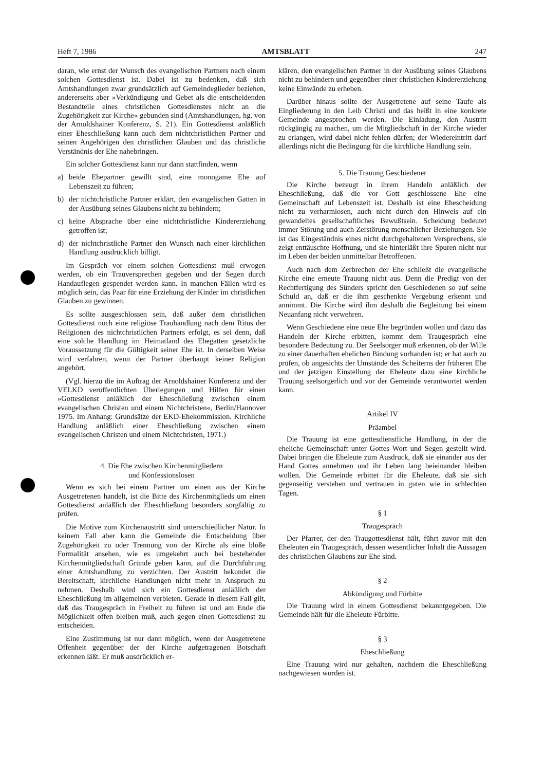Heft 7, 1986 AMTSBLATT 247
daran, wie ernst der Wunsch des evangelischen Partners nach einem solchen Gottesdienst ist. Dabei ist zu bedenken, daß sich Amtshandlungen zwar grundsätzlich auf Gemeindeglieder beziehen, andererseits aber »Verkündigung und Gebet als die entscheidenden Bestandteile eines christlichen Gottesdienstes nicht an die Zugehörigkeit zur Kirche« gebunden sind (Amtshandlungen, hg. von der Arnoldshainer Konferenz, S. 21). Ein Gottesdienst anläßlich einer Eheschließung kann auch dem nichtchristlichen Partner und seinen Angehörigen den christlichen Glauben und das christliche Verständnis der Ehe nahebringen.
Ein solcher Gottesdienst kann nur dann stattfinden, wenn
a) beide Ehepartner gewillt sind, eine monogame Ehe auf Lebenszeit zu führen;
b) der nichtchristliche Partner erklärt, den evangelischen Gatten in der Ausübung seines Glaubens nicht zu behindern;
c) keine Absprache über eine nichtchristliche Kindererziehung getroffen ist;
d) der nichtchristliche Partner den Wunsch nach einer kirchlichen Handlung ausdrücklich billigt.
Im Gespräch vor einem solchen Gottesdienst muß erwogen werden, ob ein Trauversprechen gegeben und der Segen durch Handauflegen gespendet werden kann. In manchen Fällen wird es möglich sein, das Paar für eine Erziehung der Kinder im christlichen Glauben zu gewinnen.
Es sollte ausgeschlossen sein, daß außer dem christlichen Gottesdienst noch eine religiöse Trauhandlung nach dem Ritus der Religionen des nichtchristlichen Partners erfolgt, es sei denn, daß eine solche Handlung im Heimatland des Ehegatten gesetzliche Voraussetzung für die Gültigkeit seiner Ehe ist. In derselben Weise wird verfahren, wenn der Partner überhaupt keiner Religion angehört.
(Vgl. hierzu die im Auftrag der Arnoldshainer Konferenz und der VELKD veröffentlichten Überlegungen und Hilfen für einen »Gottesdienst anläßlich der Eheschließung zwischen einem evangelischen Christen und einem Nichtchristen«, Berlin/Hannover 1975. Im Anhang: Grundsätze der EKD-Ehekommission. Kirchliche Handlung anläßlich einer Eheschließung zwischen einem evangelischen Christen und einem Nichtchristen, 1971.)
4. Die Ehe zwischen Kirchenmitgliedern
und Konfessionslosen
Wenn es sich bei einem Partner um einen aus der Kirche Ausgetretenen handelt, ist die Bitte des Kirchenmitglieds um einen Gottesdienst anläßlich der Eheschließung besonders sorgfältig zu prüfen.
Die Motive zum Kirchenaustritt sind unterschiedlicher Natur. In keinem Fall aber kann die Gemeinde die Entscheidung über Zugehörigkeit zu oder Trennung von der Kirche als eine bloße Formalität ansehen, wie es umgekehrt auch bei bestehender Kirchenmitgliedschaft Gründe geben kann, auf die Durchführung einer Amtshandlung zu verzichten. Der Austritt bekundet die Bereitschaft, kirchliche Handlungen nicht mehr in Anspruch zu nehmen. Deshalb wird sich ein Gottesdienst anläßlich der Eheschließung im allgemeinen verbieten. Gerade in diesem Fall gilt, daß das Traugespräch in Freiheit zu führen ist und am Ende die Möglichkeit offen bleiben muß, auch gegen einen Gottesdienst zu entscheiden.
Eine Zustimmung ist nur dann möglich, wenn der Ausgetretene Offenheit gegenüber der der Kirche aufgetragenen Botschaft erkennen läßt. Er muß ausdrücklich er-
klären, den evangelischen Partner in der Ausübung seines Glaubens nicht zu behindern und gegenüber einer christlichen Kindererziehung keine Einwände zu erheben.
Darüber hinaus sollte der Ausgetretene auf seine Taufe als Eingliederung in den Leib Christi und das heißt in eine konkrete Gemeinde angesprochen werden. Die Einladung, den Austritt rückgängig zu machen, um die Mitgliedschaft in der Kirche wieder zu erlangen, wird dabei nicht fehlen dürfen; der Wiedereintritt darf allerdings nicht die Bedingung für die kirchliche Handlung sein.
5. Die Trauung Geschiedener
Die Kirche bezeugt in ihrem Handeln anläßlich der Eheschließung, daß die vor Gott geschlossene Ehe eine Gemeinschaft auf Lebenszeit ist. Deshalb ist eine Ehescheidung nicht zu verharmlosen, auch nicht durch den Hinweis auf ein gewandeltes gesellschaftliches Bewußtsein. Scheidung bedeutet immer Störung und auch Zerstörung menschlicher Beziehungen. Sie ist das Eingeständnis eines nicht durchgehaltenen Versprechens, sie zeigt enttäuschte Hoffnung, und sie hinterläßt ihre Spuren nicht nur im Leben der beiden unmittelbar Betroffenen.
Auch nach dem Zerbrechen der Ehe schließt die evangelische Kirche eine erneute Trauung nicht aus. Denn die Predigt von der Rechtfertigung des Sünders spricht den Geschiedenen so auf seine Schuld an, daß er die ihm geschenkte Vergebung erkennt und annimmt. Die Kirche wird ihm deshalb die Begleitung bei einem Neuanfang nicht verwehren.
Wenn Geschiedene eine neue Ehe begründen wollen und dazu das Handeln der Kirche erbitten, kommt dem Traugespräch eine besondere Bedeutung zu. Der Seelsorger muß erkennen, ob der Wille zu einer dauerhaften ehelichen Bindung vorhanden ist; er hat auch zu prüfen, ob angesichts der Umstände des Scheiterns der früheren Ehe und der jetzigen Einstellung der Eheleute dazu eine kirchliche Trauung seelsorgerlich und vor der Gemeinde verantwortet werden kann.
Artikel IV
Präambel
Die Trauung ist eine gottesdienstliche Handlung, in der die eheliche Gemeinschaft unter Gottes Wort und Segen gestellt wird. Dabei bringen die Eheleute zum Ausdruck, daß sie einander aus der Hand Gottes annehmen und ihr Leben lang beieinander bleiben wollen. Die Gemeinde erbittet für die Eheleute, daß sie sich gegenseitig verstehen und vertrauen in guten wie in schlechten Tagen.
§ 1
Traugespräch
Der Pfarrer, der den Traugottesdienst hält, führt zuvor mit den Eheleuten ein Traugespräch, dessen wesentlicher Inhalt die Aussagen des christlichen Glaubens zur Ehe sind.
§ 2
Abkündigung und Fürbitte
Die Trauung wird in einem Gottesdienst bekanntgegeben. Die Gemeinde hält für die Eheleute Fürbitte.
§ 3
Eheschließung
Eine Trauung wird nur gehalten, nachdem die Eheschließung nachgewiesen worden ist.